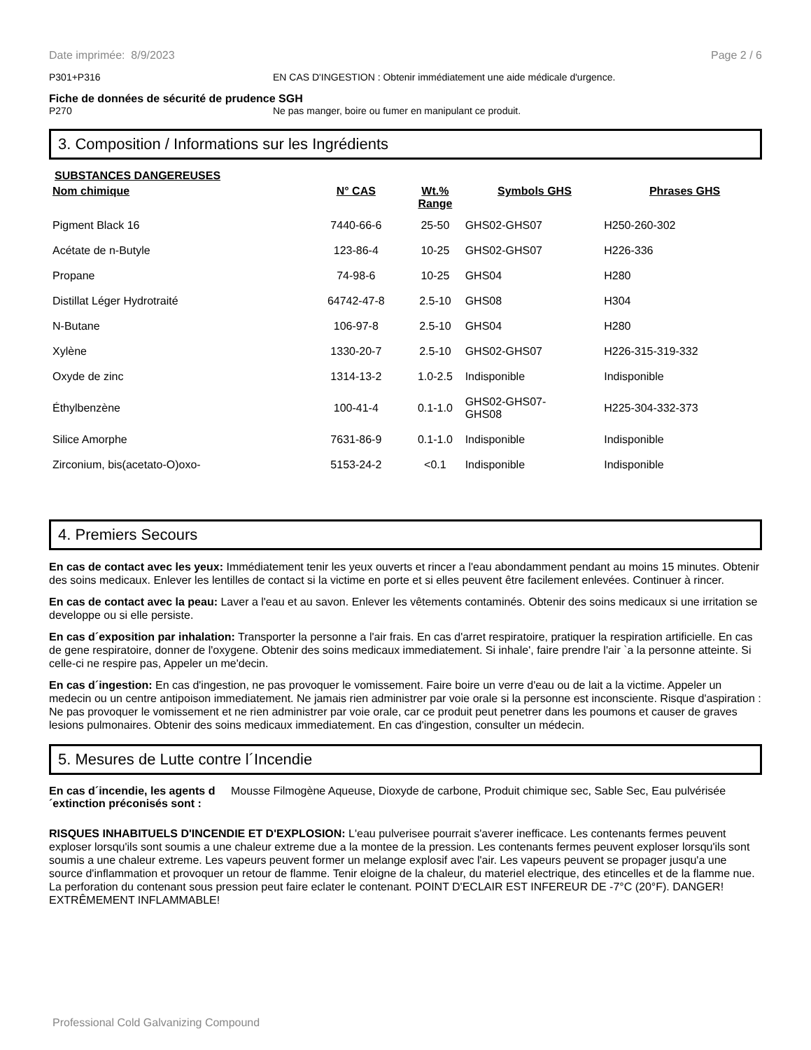Date imprimée: 8/9/2023 Page 2 / 6
P301+P316 EN CAS D'INGESTION : Obtenir immédiatement une aide médicale d'urgence.
Fiche de données de sécurité de prudence SGH
P270 Ne pas manger, boire ou fumer en manipulant ce produit.
3. Composition / Informations sur les Ingrédients
SUBSTANCES DANGEREUSES
| Nom chimique | N° CAS | Wt.% Range | Symbols GHS | Phrases GHS |
| --- | --- | --- | --- | --- |
| Pigment Black 16 | 7440-66-6 | 25-50 | GHS02-GHS07 | H250-260-302 |
| Acétate de n-Butyle | 123-86-4 | 10-25 | GHS02-GHS07 | H226-336 |
| Propane | 74-98-6 | 10-25 | GHS04 | H280 |
| Distillat Léger Hydrotraité | 64742-47-8 | 2.5-10 | GHS08 | H304 |
| N-Butane | 106-97-8 | 2.5-10 | GHS04 | H280 |
| Xylène | 1330-20-7 | 2.5-10 | GHS02-GHS07 | H226-315-319-332 |
| Oxyde de zinc | 1314-13-2 | 1.0-2.5 | Indisponible | Indisponible |
| Éthylbenzène | 100-41-4 | 0.1-1.0 | GHS02-GHS07- GHS08 | H225-304-332-373 |
| Silice Amorphe | 7631-86-9 | 0.1-1.0 | Indisponible | Indisponible |
| Zirconium, bis(acetato-O)oxo- | 5153-24-2 | <0.1 | Indisponible | Indisponible |
4. Premiers Secours
En cas de contact avec les yeux: Immédiatement tenir les yeux ouverts et rincer a l'eau abondamment pendant au moins 15 minutes. Obtenir des soins medicaux. Enlever les lentilles de contact si la victime en porte et si elles peuvent être facilement enlevées. Continuer à rincer.
En cas de contact avec la peau: Laver a l'eau et au savon. Enlever les vêtements contaminés. Obtenir des soins medicaux si une irritation se developpe ou si elle persiste.
En cas d´exposition par inhalation: Transporter la personne a l'air frais. En cas d'arret respiratoire, pratiquer la respiration artificielle. En cas de gene respiratoire, donner de l'oxygene. Obtenir des soins medicaux immediatement. Si inhale', faire prendre l'air `a la personne atteinte. Si celle-ci ne respire pas, Appeler un me'decin.
En cas d´ingestion: En cas d'ingestion, ne pas provoquer le vomissement. Faire boire un verre d'eau ou de lait a la victime. Appeler un medecin ou un centre antipoison immediatement. Ne jamais rien administrer par voie orale si la personne est inconsciente. Risque d'aspiration : Ne pas provoquer le vomissement et ne rien administrer par voie orale, car ce produit peut penetrer dans les poumons et causer de graves lesions pulmonaires. Obtenir des soins medicaux immediatement. En cas d'ingestion, consulter un médecin.
5. Mesures de Lutte contre l´Incendie
En cas d´incendie, les agents d´extinction préconisés sont : Mousse Filmogène Aqueuse, Dioxyde de carbone, Produit chimique sec, Sable Sec, Eau pulvérisée
RISQUES INHABITUELS D'INCENDIE ET D'EXPLOSION: L'eau pulverisee pourrait s'averer inefficace. Les contenants fermes peuvent exploser lorsqu'ils sont soumis a une chaleur extreme due a la montee de la pression. Les contenants fermes peuvent exploser lorsqu'ils sont soumis a une chaleur extreme. Les vapeurs peuvent former un melange explosif avec l'air. Les vapeurs peuvent se propager jusqu'a une source d'inflammation et provoquer un retour de flamme. Tenir eloigne de la chaleur, du materiel electrique, des etincelles et de la flamme nue. La perforation du contenant sous pression peut faire eclater le contenant. POINT D'ECLAIR EST INFEREUR DE -7°C (20°F). DANGER! EXTRÊMEMENT INFLAMMABLE!
Professional Cold Galvanizing Compound